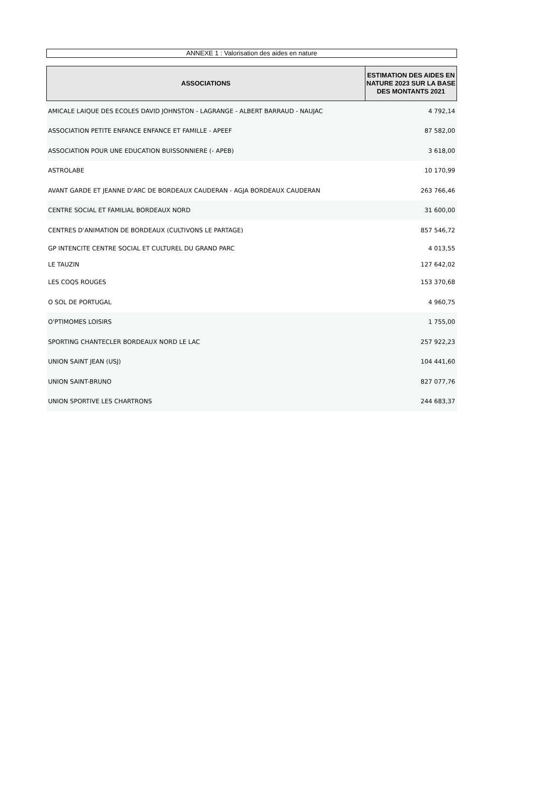ANNEXE 1 : Valorisation des aides en nature
| ASSOCIATIONS | ESTIMATION DES AIDES EN NATURE 2023 SUR LA BASE DES MONTANTS 2021 |
| --- | --- |
| AMICALE LAIQUE DES ECOLES DAVID JOHNSTON - LAGRANGE - ALBERT BARRAUD - NAUJAC | 4 792,14 |
| ASSOCIATION PETITE ENFANCE ENFANCE ET FAMILLE - APEEF | 87 582,00 |
| ASSOCIATION POUR UNE EDUCATION BUISSONNIERE (- APEB) | 3 618,00 |
| ASTROLABE | 10 170,99 |
| AVANT GARDE ET JEANNE D'ARC DE BORDEAUX CAUDERAN - AGJA BORDEAUX CAUDERAN | 263 766,46 |
| CENTRE SOCIAL ET FAMILIAL BORDEAUX NORD | 31 600,00 |
| CENTRES D'ANIMATION DE BORDEAUX (CULTIVONS LE PARTAGE) | 857 546,72 |
| GP INTENCITE CENTRE SOCIAL ET CULTUREL DU GRAND PARC | 4 013,55 |
| LE TAUZIN | 127 642,02 |
| LES COQS ROUGES | 153 370,68 |
| O SOL DE PORTUGAL | 4 960,75 |
| O'PTIMOMES LOISIRS | 1 755,00 |
| SPORTING CHANTECLER BORDEAUX NORD LE LAC | 257 922,23 |
| UNION SAINT JEAN (USJ) | 104 441,60 |
| UNION SAINT-BRUNO | 827 077,76 |
| UNION SPORTIVE LES CHARTRONS | 244 683,37 |